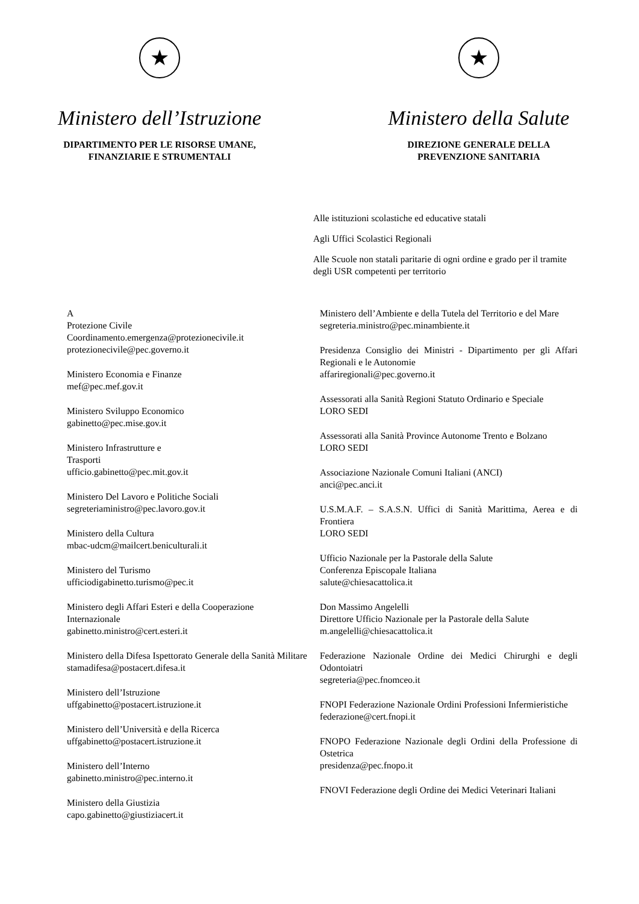★
Ministero dell’Istruzione
DIPARTIMENTO PER LE RISORSE UMANE,
FINANZIARIE E STRUMENTALI
★
Ministero della Salute
DIREZIONE GENERALE DELLA
PREVENZIONE SANITARIA
Alle istituzioni scolastiche ed educative statali
Agli Uffici Scolastici Regionali
Alle Scuole non statali paritarie di ogni ordine e grado per il tramite degli USR competenti per territorio
A
Protezione Civile
Coordinamento.emergenza@protezionecivile.it
protezionecivile@pec.governo.it
Ministero Economia e Finanze
mef@pec.mef.gov.it
Ministero Sviluppo Economico
gabinetto@pec.mise.gov.it
Ministero Infrastrutture e
Trasporti
ufficio.gabinetto@pec.mit.gov.it
Ministero Del Lavoro e Politiche Sociali
segreteriaministro@pec.lavoro.gov.it
Ministero della Cultura
mbac-udcm@mailcert.beniculturali.it
Ministero del Turismo
ufficiodigabinetto.turismo@pec.it
Ministero degli Affari Esteri e della Cooperazione Internazionale
gabinetto.ministro@cert.esteri.it
Ministero della Difesa Ispettorato Generale della Sanità Militare
stamadifesa@postacert.difesa.it
Ministero dell’Istruzione
uffgabinetto@postacert.istruzione.it
Ministero dell’Università e della Ricerca
uffgabinetto@postacert.istruzione.it
Ministero dell’Interno
gabinetto.ministro@pec.interno.it
Ministero della Giustizia
capo.gabinetto@giustiziacert.it
Ministero dell’Ambiente e della Tutela del Territorio e del Mare
segreteria.ministro@pec.minambiente.it
Presidenza Consiglio dei Ministri - Dipartimento per gli Affari Regionali e le Autonomie
affariregionali@pec.governo.it
Assessorati alla Sanità Regioni Statuto Ordinario e Speciale
LORO SEDI
Assessorati alla Sanità Province Autonome Trento e Bolzano
LORO SEDI
Associazione Nazionale Comuni Italiani (ANCI)
anci@pec.anci.it
U.S.M.A.F. – S.A.S.N. Uffici di Sanità Marittima, Aerea e di Frontiera
LORO SEDI
Ufficio Nazionale per la Pastorale della Salute
Conferenza Episcopale Italiana
salute@chiesacattolica.it
Don Massimo Angelelli
Direttore Ufficio Nazionale per la Pastorale della Salute
m.angelelli@chiesacattolica.it
Federazione Nazionale Ordine dei Medici Chirurghi e degli Odontoiatri
segreteria@pec.fnomceo.it
FNOPI Federazione Nazionale Ordini Professioni Infermieristiche
federazione@cert.fnopi.it
FNOPO Federazione Nazionale degli Ordini della Professione di Ostetrica
presidenza@pec.fnopo.it
FNOVI Federazione degli Ordine dei Medici Veterinari Italiani